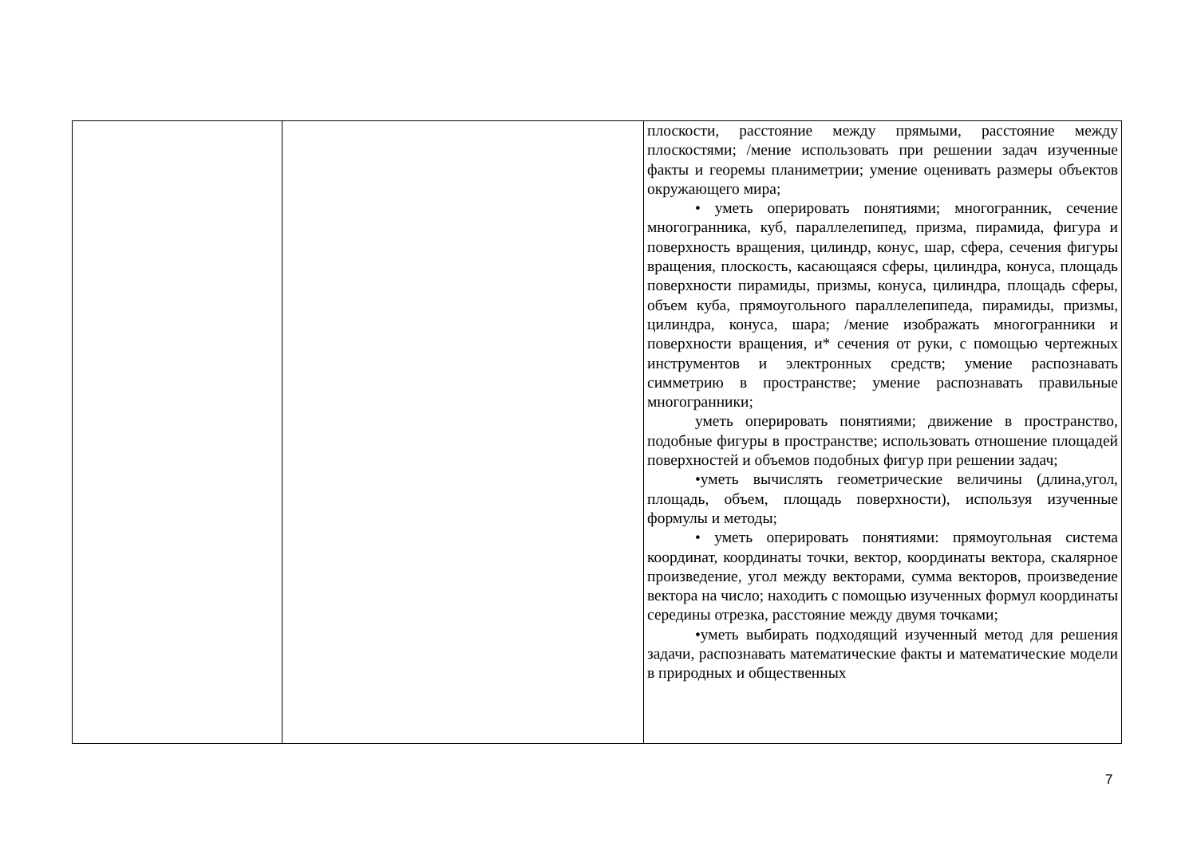| | | плоскости, расстояние между прямыми, расстояние между плоскостями; /мение использовать при решении задач изученные факты и георемы планиметрии; умение оценивать размеры объектов окружающего мира; • уметь оперировать понятиями; многогранник, сечение многогранника, куб, параллелепипед, призма, пирамида, фигура и поверхность вращения, цилиндр, конус, шар, сфера, сечения фигуры вращения, плоскость, касающаяся сферы, цилиндра, конуса, площадь поверхности пирамиды, призмы, конуса, цилиндра, площадь сферы, объем куба, прямоугольного параллелепипеда, пирамиды, призмы, цилиндра, конуса, шара; /мение изображать многогранники и поверхности вращения, и* сечения от руки, с помощью чертежных инструментов и электронных средств; умение распознавать симметрию в пространстве; умение распознавать правильные многогранники; уметь оперировать понятиями; движение в пространство, подобные фигуры в пространстве; использовать отношение площадей поверхностей и объемов подобных фигур при решении задач; •уметь вычислять геометрические величины (длина,угол, площадь, объем, площадь поверхности), используя изученные формулы и методы; • уметь оперировать понятиями: прямоугольная система координат, координаты точки, вектор, координаты вектора, скалярное произведение, угол между векторами, сумма векторов, произведение вектора на число; находить с помощью изученных формул координаты середины отрезка, расстояние между двумя точками; •уметь выбирать подходящий изученный метод для решения задачи, распознавать математические факты и математические модели в природных и общественных |
7